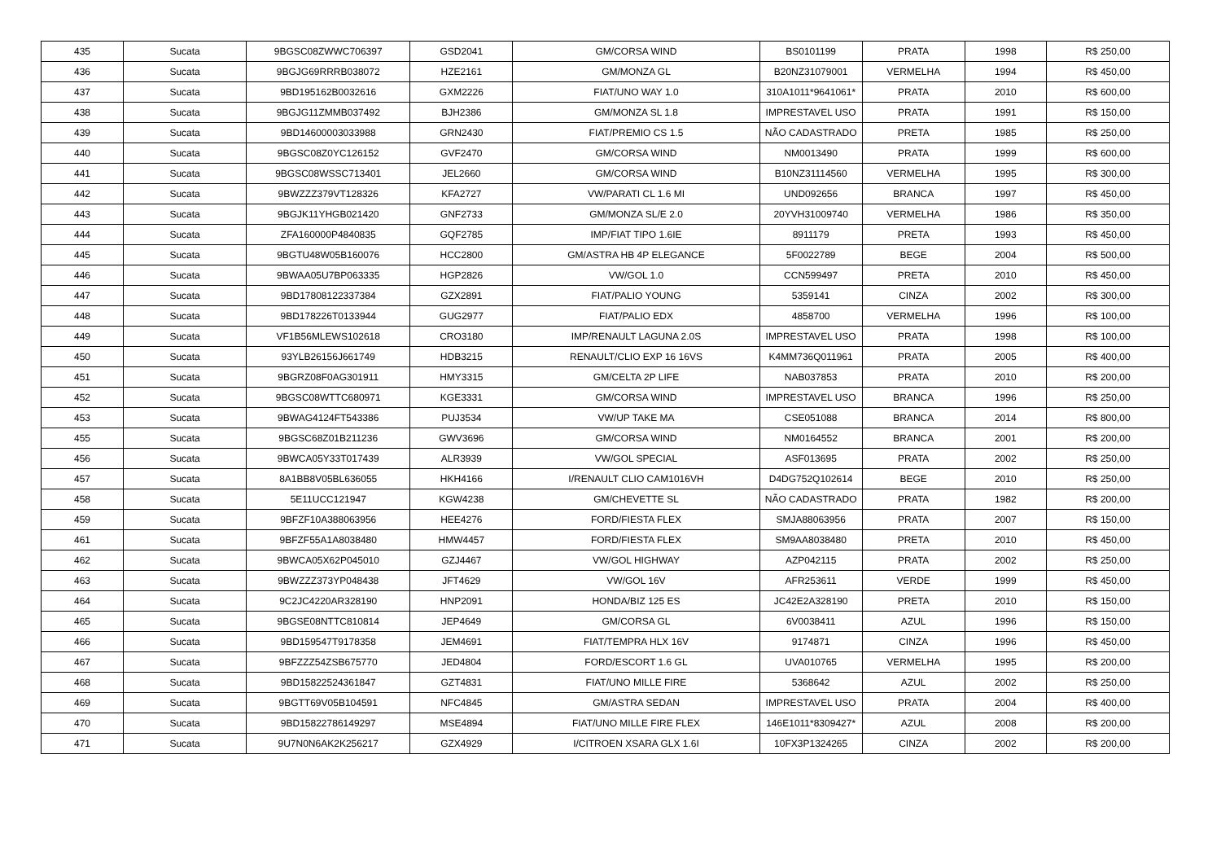| 435 | Sucata | 9BGSC08ZWWC706397 | GSD2041 | GM/CORSA WIND | BS0101199 | PRATA | 1998 | R$ 250,00 |
| 436 | Sucata | 9BGJG69RRRB038072 | HZE2161 | GM/MONZA GL | B20NZ31079001 | VERMELHA | 1994 | R$ 450,00 |
| 437 | Sucata | 9BD195162B0032616 | GXM2226 | FIAT/UNO WAY 1.0 | 310A1011*9641061* | PRATA | 2010 | R$ 600,00 |
| 438 | Sucata | 9BGJG11ZMMB037492 | BJH2386 | GM/MONZA SL 1.8 | IMPRESTAVEL USO | PRATA | 1991 | R$ 150,00 |
| 439 | Sucata | 9BD14600003033988 | GRN2430 | FIAT/PREMIO CS 1.5 | NÃO CADASTRADO | PRETA | 1985 | R$ 250,00 |
| 440 | Sucata | 9BGSC08Z0YC126152 | GVF2470 | GM/CORSA WIND | NM0013490 | PRATA | 1999 | R$ 600,00 |
| 441 | Sucata | 9BGSC08WSSC713401 | JEL2660 | GM/CORSA WIND | B10NZ31114560 | VERMELHA | 1995 | R$ 300,00 |
| 442 | Sucata | 9BWZZZ379VT128326 | KFA2727 | VW/PARATI CL 1.6 MI | UND092656 | BRANCA | 1997 | R$ 450,00 |
| 443 | Sucata | 9BGJK11YHGB021420 | GNF2733 | GM/MONZA SL/E 2.0 | 20YVH31009740 | VERMELHA | 1986 | R$ 350,00 |
| 444 | Sucata | ZFA160000P4840835 | GQF2785 | IMP/FIAT TIPO 1.6IE | 8911179 | PRETA | 1993 | R$ 450,00 |
| 445 | Sucata | 9BGTU48W05B160076 | HCC2800 | GM/ASTRA HB 4P ELEGANCE | 5F0022789 | BEGE | 2004 | R$ 500,00 |
| 446 | Sucata | 9BWAA05U7BP063335 | HGP2826 | VW/GOL 1.0 | CCN599497 | PRETA | 2010 | R$ 450,00 |
| 447 | Sucata | 9BD17808122337384 | GZX2891 | FIAT/PALIO YOUNG | 5359141 | CINZA | 2002 | R$ 300,00 |
| 448 | Sucata | 9BD178226T0133944 | GUG2977 | FIAT/PALIO EDX | 4858700 | VERMELHA | 1996 | R$ 100,00 |
| 449 | Sucata | VF1B56MLEWS102618 | CRO3180 | IMP/RENAULT LAGUNA 2.0S | IMPRESTAVEL USO | PRATA | 1998 | R$ 100,00 |
| 450 | Sucata | 93YLB26156J661749 | HDB3215 | RENAULT/CLIO EXP 16 16VS | K4MM736Q011961 | PRATA | 2005 | R$ 400,00 |
| 451 | Sucata | 9BGRZ08F0AG301911 | HMY3315 | GM/CELTA 2P LIFE | NAB037853 | PRATA | 2010 | R$ 200,00 |
| 452 | Sucata | 9BGSC08WTTC680971 | KGE3331 | GM/CORSA WIND | IMPRESTAVEL USO | BRANCA | 1996 | R$ 250,00 |
| 453 | Sucata | 9BWAG4124FT543386 | PUJ3534 | VW/UP TAKE MA | CSE051088 | BRANCA | 2014 | R$ 800,00 |
| 455 | Sucata | 9BGSC68Z01B211236 | GWV3696 | GM/CORSA WIND | NM0164552 | BRANCA | 2001 | R$ 200,00 |
| 456 | Sucata | 9BWCA05Y33T017439 | ALR3939 | VW/GOL SPECIAL | ASF013695 | PRATA | 2002 | R$ 250,00 |
| 457 | Sucata | 8A1BB8V05BL636055 | HKH4166 | I/RENAULT CLIO CAM1016VH | D4DG752Q102614 | BEGE | 2010 | R$ 250,00 |
| 458 | Sucata | 5E11UCC121947 | KGW4238 | GM/CHEVETTE SL | NÃO CADASTRADO | PRATA | 1982 | R$ 200,00 |
| 459 | Sucata | 9BFZF10A388063956 | HEE4276 | FORD/FIESTA FLEX | SMJA88063956 | PRATA | 2007 | R$ 150,00 |
| 461 | Sucata | 9BFZF55A1A8038480 | HMW4457 | FORD/FIESTA FLEX | SM9AA8038480 | PRETA | 2010 | R$ 450,00 |
| 462 | Sucata | 9BWCA05X62P045010 | GZJ4467 | VW/GOL HIGHWAY | AZP042115 | PRATA | 2002 | R$ 250,00 |
| 463 | Sucata | 9BWZZZ373YP048438 | JFT4629 | VW/GOL 16V | AFR253611 | VERDE | 1999 | R$ 450,00 |
| 464 | Sucata | 9C2JC4220AR328190 | HNP2091 | HONDA/BIZ 125 ES | JC42E2A328190 | PRETA | 2010 | R$ 150,00 |
| 465 | Sucata | 9BGSE08NTTC810814 | JEP4649 | GM/CORSA GL | 6V0038411 | AZUL | 1996 | R$ 150,00 |
| 466 | Sucata | 9BD159547T9178358 | JEM4691 | FIAT/TEMPRA HLX 16V | 9174871 | CINZA | 1996 | R$ 450,00 |
| 467 | Sucata | 9BFZZZ54ZSB675770 | JED4804 | FORD/ESCORT 1.6 GL | UVA010765 | VERMELHA | 1995 | R$ 200,00 |
| 468 | Sucata | 9BD15822524361847 | GZT4831 | FIAT/UNO MILLE FIRE | 5368642 | AZUL | 2002 | R$ 250,00 |
| 469 | Sucata | 9BGTT69V05B104591 | NFC4845 | GM/ASTRA SEDAN | IMPRESTAVEL USO | PRATA | 2004 | R$ 400,00 |
| 470 | Sucata | 9BD15822786149297 | MSE4894 | FIAT/UNO MILLE FIRE FLEX | 146E1011*8309427* | AZUL | 2008 | R$ 200,00 |
| 471 | Sucata | 9U7N0N6AK2K256217 | GZX4929 | I/CITROEN XSARA GLX 1.6I | 10FX3P1324265 | CINZA | 2002 | R$ 200,00 |